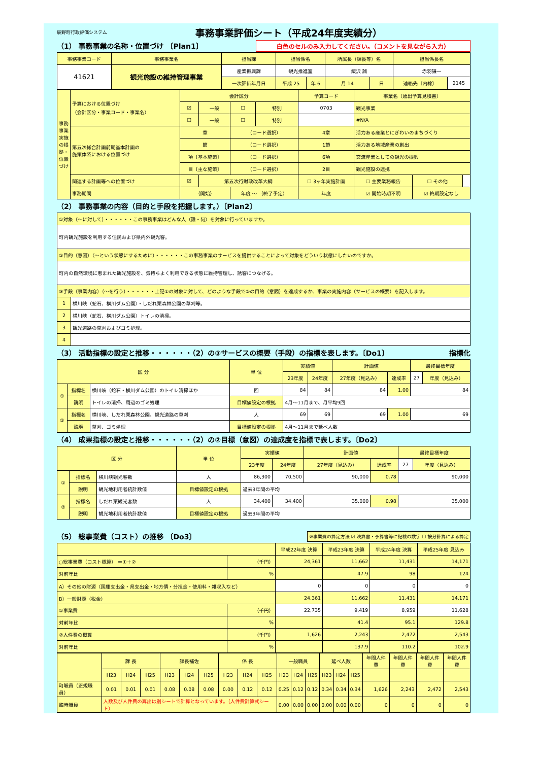辰野町行政評価システム 事務事業評価シート（平成24年度実績分）
（1） 事務事業の名称・位置づけ 〔Plan1〕
白色のセルのみ入力してください。（コメントを見ながら入力）
| 事務事業コード | 事務事業名 | 担当課 | 担当係名 | | 所属長（課長等）名 | | 担当係長名 | |
| --- | --- | --- | --- | --- | --- | --- | --- | --- |
| 41621 | 観光施設の維持管理事業 | 産業振興課 | 観光推進室 | | 飯沢 誠 | | 赤羽謙一 | |
| | | 一次評価年月日 | 平成 25 | 年 6 | 月 14 | 日 | 連絡先〔内線〕 | 2145 |
| 事務事業実施の根拠・位置づけ | 予算における位置づけ （会計区分・事業コード・事業名） | 会計区分 | | | | 予算コード | 事業名（歳出予算見積書） | | |
| | | ☑ | 一般 | ☐ | 特別 | 0703 | 観光事業 | | |
| | | ☐ | 一般 | ☐ | 特別 | | #N/A | | |
| | 第五次総合計画前期基本計画の 施策体系における位置づけ | 章 | | （コード選択） | | 4章 | 活力ある産業とにぎわいのまちづくり | | |
| | | 節 | | （コード選択） | | 1節 | 活力ある地域産業の創出 | | |
| | | 項〔基本施策〕 | | （コード選択） | | 6項 | 交流産業としての観光の振興 | | |
| | | 目〔主な施策〕 | | （コード選択） | | 2目 | 観光施設の連携 | | |
| | 関連する計画等への位置づけ | ☑ | 第五次行財政改革大綱 | | | ☐ 3ヶ年実施計画 | ☐ 主要業務報告 | ☐ その他 | |
| | 事務期間 | （開始） | | 年度 ～ （終了予定） | | 年度 | ☑ 開始時期不明 | ☑ 終期設定なし | |
（2） 事務事業の内容（目的と手段を把握します。）〔Plan2〕
| ①対象（～に対して）・・・・・・この事務事業はどんな人（誰・何）を対象に行っていますか。 | |
| 町内観光施設を利用する住民および県内外観光客。 | |
| ②目的（意図）（～という状態にするために）・・・・・・この事務事業のサービスを提供することによって対象をどういう状態にしたいのですか。 | |
| 町内の自然環境に恵まれた観光施設を、気持ちよく利用できる状態に維持管理し、誘客につなげる。 | |
| ③手段（事業内容）（～を行う）・・・・・・上記①の対象に対して、どのような手段で②の目的（意図）を達成するか、事業の実施内容（サービスの概要）を記入します。 | |
| 1 | 横川峡（蛇石、横川ダム公園）・しだれ栗森林公園の草刈等。 |
| 2 | 横川峡（蛇石、横川ダム公園）トイレの清掃。 |
| 3 | 観光道路の草刈およびゴミ処理。 |
| 4 | |
（3） 活動指標の設定と推移・・・・・・（2）の③サービスの概要（手段）の指標を表します。〔Do1〕 指標化
| 区 分 | | | 単 位 | 実績値 | | 計画値 | | 最終目標年度 | |
| --- | --- | --- | --- | --- | --- | --- | --- | --- | --- |
| | | | | 23年度 | 24年度 | 27年度（見込み） | 達成率 | 27 | 年度（見込み） |
| ① | 指標名 | 横川峡（蛇石・横川ダム公園）のトイレ清掃ほか | 回 | 84 | 84 | 84 | 1.00 | 84 | |
| | 説明 | トイレの清掃、周辺のゴミ処理 | 目標値設定の根拠 | 4月～11月まで、月平均9回 | | | | | |
| ② | 指標名 | 横川峡、しだれ栗森林公園、観光道路の草刈 | 人 | 69 | 69 | 69 | 1.00 | 69 | |
| | 説明 | 草刈、ゴミ処理 | 目標値設定の根拠 | 4月～11月まで延べ人数 | | | | | |
（4） 成果指標の設定と推移・・・・・・（2）の②目標（意図）の達成度を指標で表します。〔Do2〕
| 区 分 | | | 単 位 | 実績値 | | 計画値 | | 最終目標年度 | |
| --- | --- | --- | --- | --- | --- | --- | --- | --- | --- |
| | | | | 23年度 | 24年度 | 27年度（見込み） | 達成率 | 27 | 年度（見込み） |
| ① | 指標名 | 横川峡観光客数 | 人 | 86,300 | 70,500 | 90,000 | 0.78 | 90,000 | |
| | 説明 | 観光地利用者統計数値 | 目標値設定の根拠 | 過去3年間の平均 | | | | | |
| ② | 指標名 | しだれ栗観光客数 | 人 | 34,400 | 34,400 | 35,000 | 0.98 | 35,000 | |
| | 説明 | 観光地利用者統計数値 | 目標値設定の根拠 | 過去3年間の平均 | | | | | |
（5） 総事業費（コスト）の推移 〔Do3〕
※事業費の算定方法 ☑ 決算書・予算書等に記載の数字 ☐ 按分計算による算定
| | | 平成22年度 決算 | 平成23年度 決算 | 平成24年度 決算 | 平成25年度 見込み |
| ○総事業費（コスト概算） ＝①＋② | （千円） | 24,361 | 11,662 | 11,431 | 14,171 |
| 対前年比 | % | | 47.9 | 98 | 124 |
| A）その他の財源（国庫支出金・県支出金・地方債・分担金・使用料・雑収入など） | | 0 | 0 | 0 | 0 |
| B）一般財源（税金） | | 24,361 | 11,662 | 11,431 | 14,171 |
| ①事業費 | （千円） | 22,735 | 9,419 | 8,959 | 11,628 |
| 対前年比 | % | | 41.4 | 95.1 | 129.8 |
| ②人件費の概算 | （千円） | 1,626 | 2,243 | 2,472 | 2,543 |
| 対前年比 | % | | 137.9 | 110.2 | 102.9 |
| | 課 長 | | | 課長補佐 | | | 係 長 | | | 一般職員 | | | 延べ人数 | | | 年間人件費 | 年間人件費 | 年間人件費 | 年間人件費 |
| | H23 | H24 | H25 | H23 | H24 | H25 | H23 | H24 | H25 | H23 | H24 | H25 | H23 | H24 | H25 | | | | |
| 町職員（正規職員） | 0.01 | 0.01 | 0.01 | 0.08 | 0.08 | 0.08 | 0.00 | 0.12 | 0.12 | 0.25 | 0.12 | 0.12 | 0.34 | 0.34 | 0.34 | 1,626 | 2,243 | 2,472 | 2,543 |
| 臨時職員 | 人数及び人件費の算出は別シートで計算となっています。（人件費計算式シート） | | | | | | | | | 0.00 | 0.00 | 0.00 | 0.00 | 0.00 | 0.00 | 0 | 0 | 0 | 0 |